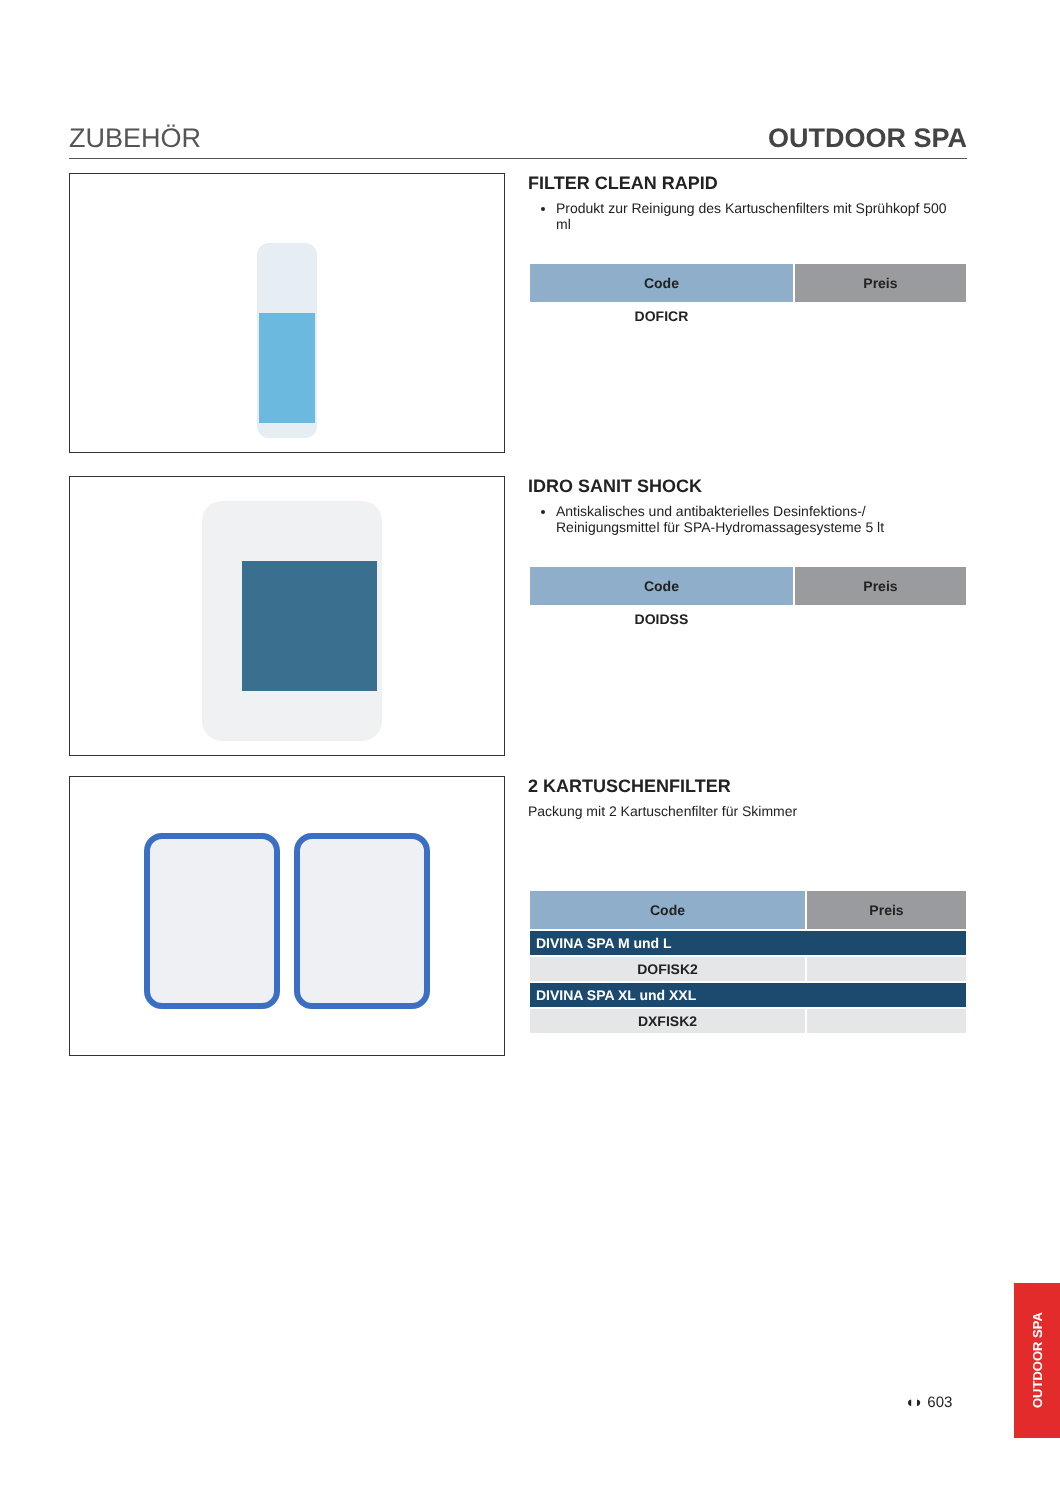ZUBEHÖR OUTDOOR SPA
FILTER CLEAN RAPID
Produkt zur Reinigung des Kartuschenfilters mit Sprühkopf 500 ml
| Code | Preis |
| --- | --- |
| DOFICR | |
IDRO SANIT SHOCK
Antiskalisches und antibakterielles Desinfektions-/ Reinigungsmittel für SPA-Hydromassagesysteme 5 lt
| Code | Preis |
| --- | --- |
| DOIDSS | |
2 KARTUSCHENFILTER
Packung mit 2 Kartuschenfilter für Skimmer
| Code | Preis |
| --- | --- |
| DIVINA SPA M und L | |
| DOFISK2 | |
| DIVINA SPA XL und XXL | |
| DXFISK2 | |
◖◗ 603
OUTDOOR SPA